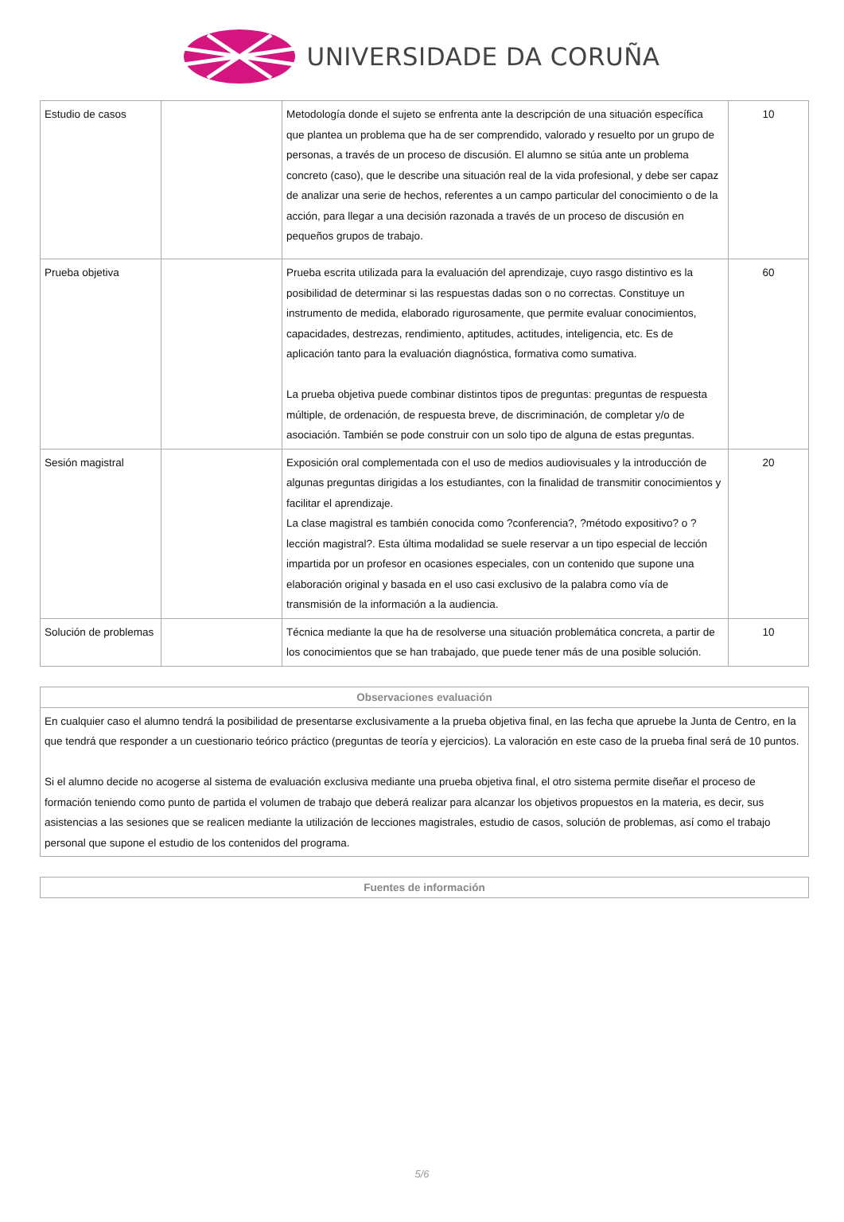UNIVERSIDADE DA CORUÑA
| Estudio de casos | | Metodología donde el sujeto se enfrenta ante la descripción de una situación específica que plantea un problema que ha de ser comprendido, valorado y resuelto por un grupo de personas, a través de un proceso de discusión. El alumno se sitúa ante un problema concreto (caso), que le describe una situación real de la vida profesional, y debe ser capaz de analizar una serie de hechos, referentes a un campo particular del conocimiento o de la acción, para llegar a una decisión razonada a través de un proceso de discusión en pequeños grupos de trabajo. | 10 |
| Prueba objetiva | | Prueba escrita utilizada para la evaluación del aprendizaje, cuyo rasgo distintivo es la posibilidad de determinar si las respuestas dadas son o no correctas. Constituye un instrumento de medida, elaborado rigurosamente, que permite evaluar conocimientos, capacidades, destrezas, rendimiento, aptitudes, actitudes, inteligencia, etc. Es de aplicación tanto para la evaluación diagnóstica, formativa como sumativa. La prueba objetiva puede combinar distintos tipos de preguntas: preguntas de respuesta múltiple, de ordenación, de respuesta breve, de discriminación, de completar y/o de asociación. También se pode construir con un solo tipo de alguna de estas preguntas. | 60 |
| Sesión magistral | | Exposición oral complementada con el uso de medios audiovisuales y la introducción de algunas preguntas dirigidas a los estudiantes, con la finalidad de transmitir conocimientos y facilitar el aprendizaje. La clase magistral es también conocida como ?conferencia?, ?método expositivo? o ?lección magistral?. Esta última modalidad se suele reservar a un tipo especial de lección impartida por un profesor en ocasiones especiales, con un contenido que supone una elaboración original y basada en el uso casi exclusivo de la palabra como vía de transmisión de la información a la audiencia. | 20 |
| Solución de problemas | | Técnica mediante la que ha de resolverse una situación problemática concreta, a partir de los conocimientos que se han trabajado, que puede tener más de una posible solución. | 10 |
| Observaciones evaluación |
| --- |
| En cualquier caso el alumno tendrá la posibilidad de presentarse exclusivamente a la prueba objetiva final, en las fecha que apruebe la Junta de Centro, en la que tendrá que responder a un cuestionario teórico práctico (preguntas de teoría y ejercicios). La valoración en este caso de la prueba final será de 10 puntos. Si el alumno decide no acogerse al sistema de evaluación exclusiva mediante una prueba objetiva final, el otro sistema permite diseñar el proceso de formación teniendo como punto de partida el volumen de trabajo que deberá realizar para alcanzar los objetivos propuestos en la materia, es decir, sus asistencias a las sesiones que se realicen mediante la utilización de lecciones magistrales, estudio de casos, solución de problemas, así como el trabajo personal que supone el estudio de los contenidos del programa. |
| Fuentes de información |
| --- |
5/6